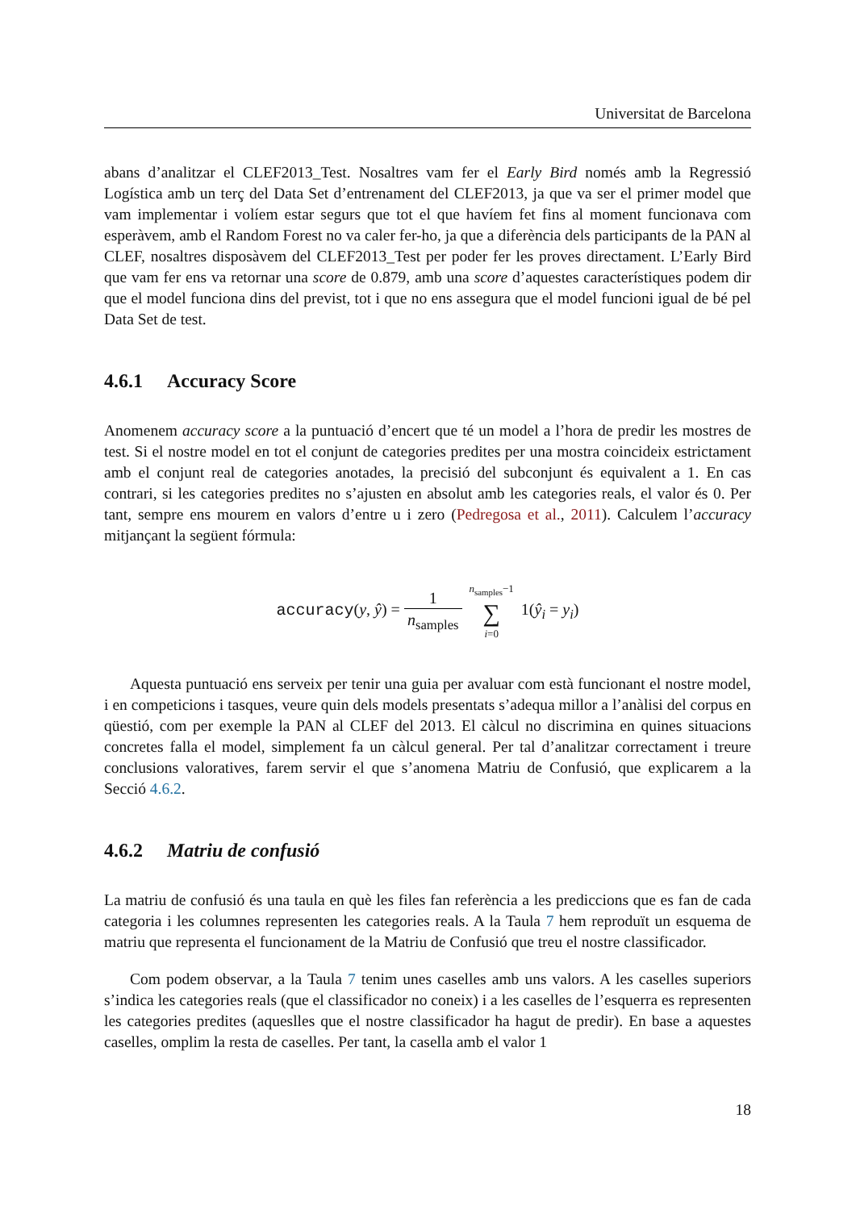Universitat de Barcelona
abans d’analitzar el CLEF2013_Test. Nosaltres vam fer el Early Bird només amb la Regressió Logística amb un terç del Data Set d’entrenament del CLEF2013, ja que va ser el primer model que vam implementar i volíem estar segurs que tot el que havíem fet fins al moment funcionava com esperàvem, amb el Random Forest no va caler fer-ho, ja que a diferència dels participants de la PAN al CLEF, nosaltres disposàvem del CLEF2013_Test per poder fer les proves directament. L’Early Bird que vam fer ens va retornar una score de 0.879, amb una score d’aquestes característiques podem dir que el model funciona dins del previst, tot i que no ens assegura que el model funcioni igual de bé pel Data Set de test.
4.6.1 Accuracy Score
Anomenem accuracy score a la puntuació d’encert que té un model a l’hora de predir les mostres de test. Si el nostre model en tot el conjunt de categories predites per una mostra coincideix estrictament amb el conjunt real de categories anotades, la precisió del subconjunt és equivalent a 1. En cas contrari, si les categories predites no s’ajusten en absolut amb les categories reals, el valor és 0. Per tant, sempre ens mourem en valors d’entre u i zero (Pedregosa et al., 2011). Calculem l’accuracy mitjançant la següent fórmula:
accuracy(y, ŷ) =
| 1 |
| n<sub>samples</sub> |
| n<sub>samples</sub>−1 |
| ∑ |
| i =0 |
1(ŷ<sub>i</sub> = y<sub>i</sub>)
Aquesta puntuació ens serveix per tenir una guia per avaluar com està funcionant el nostre model, i en competicions i tasques, veure quin dels models presentats s’adequa millor a l’anàlisi del corpus en qüestió, com per exemple la PAN al CLEF del 2013. El càlcul no discrimina en quines situacions concretes falla el model, simplement fa un càlcul general. Per tal d’analitzar correctament i treure conclusions valoratives, farem servir el que s’anomena Matriu de Confusió, que explicarem a la Secció 4.6.2.
4.6.2 Matriu de confusió
La matriu de confusió és una taula en què les files fan referència a les prediccions que es fan de cada categoria i les columnes representen les categories reals. A la Taula 7 hem reproduït un esquema de matriu que representa el funcionament de la Matriu de Confusió que treu el nostre classificador.
Com podem observar, a la Taula 7 tenim unes caselles amb uns valors. A les caselles superiors s’indica les categories reals (que el classificador no coneix) i a les caselles de l’esquerra es representen les categories predites (aqueslles que el nostre classificador ha hagut de predir). En base a aquestes caselles, omplim la resta de caselles. Per tant, la casella amb el valor 1
18